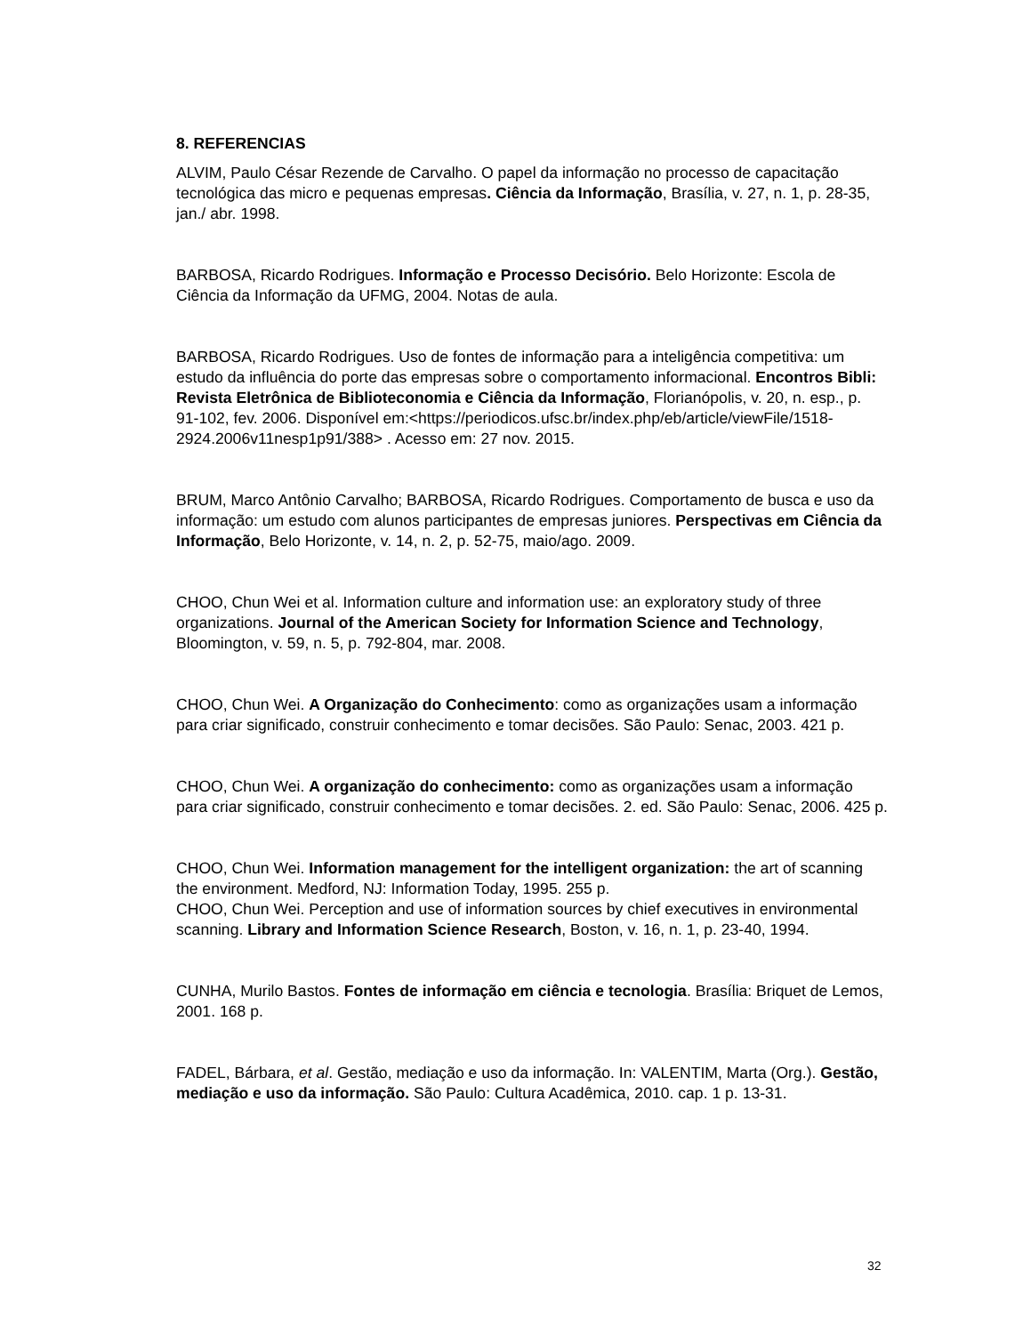8. REFERENCIAS
ALVIM, Paulo César Rezende de Carvalho. O papel da informação no processo de capacitação tecnológica das micro e pequenas empresas. Ciência da Informação, Brasília, v. 27, n. 1, p. 28-35, jan./ abr. 1998.
BARBOSA, Ricardo Rodrigues. Informação e Processo Decisório. Belo Horizonte: Escola de Ciência da Informação da UFMG, 2004. Notas de aula.
BARBOSA, Ricardo Rodrigues. Uso de fontes de informação para a inteligência competitiva: um estudo da influência do porte das empresas sobre o comportamento informacional. Encontros Bibli: Revista Eletrônica de Biblioteconomia e Ciência da Informação, Florianópolis, v. 20, n. esp., p. 91-102, fev. 2006. Disponível em:<https://periodicos.ufsc.br/index.php/eb/article/viewFile/1518-2924.2006v11nesp1p91/388> . Acesso em: 27 nov. 2015.
BRUM, Marco Antônio Carvalho; BARBOSA, Ricardo Rodrigues. Comportamento de busca e uso da informação: um estudo com alunos participantes de empresas juniores. Perspectivas em Ciência da Informação, Belo Horizonte, v. 14, n. 2, p. 52-75, maio/ago. 2009.
CHOO, Chun Wei et al. Information culture and information use: an exploratory study of three organizations. Journal of the American Society for Information Science and Technology, Bloomington, v. 59, n. 5, p. 792-804, mar. 2008.
CHOO, Chun Wei. A Organização do Conhecimento: como as organizações usam a informação para criar significado, construir conhecimento e tomar decisões. São Paulo: Senac, 2003. 421 p.
CHOO, Chun Wei. A organização do conhecimento: como as organizações usam a informação para criar significado, construir conhecimento e tomar decisões. 2. ed. São Paulo: Senac, 2006. 425 p.
CHOO, Chun Wei. Information management for the intelligent organization: the art of scanning the environment. Medford, NJ: Information Today, 1995. 255 p.
CHOO, Chun Wei. Perception and use of information sources by chief executives in environmental scanning. Library and Information Science Research, Boston, v. 16, n. 1, p. 23-40, 1994.
CUNHA, Murilo Bastos. Fontes de informação em ciência e tecnologia. Brasília: Briquet de Lemos, 2001. 168 p.
FADEL, Bárbara, et al. Gestão, mediação e uso da informação. In: VALENTIM, Marta (Org.). Gestão, mediação e uso da informação. São Paulo: Cultura Acadêmica, 2010. cap. 1 p. 13-31.
32